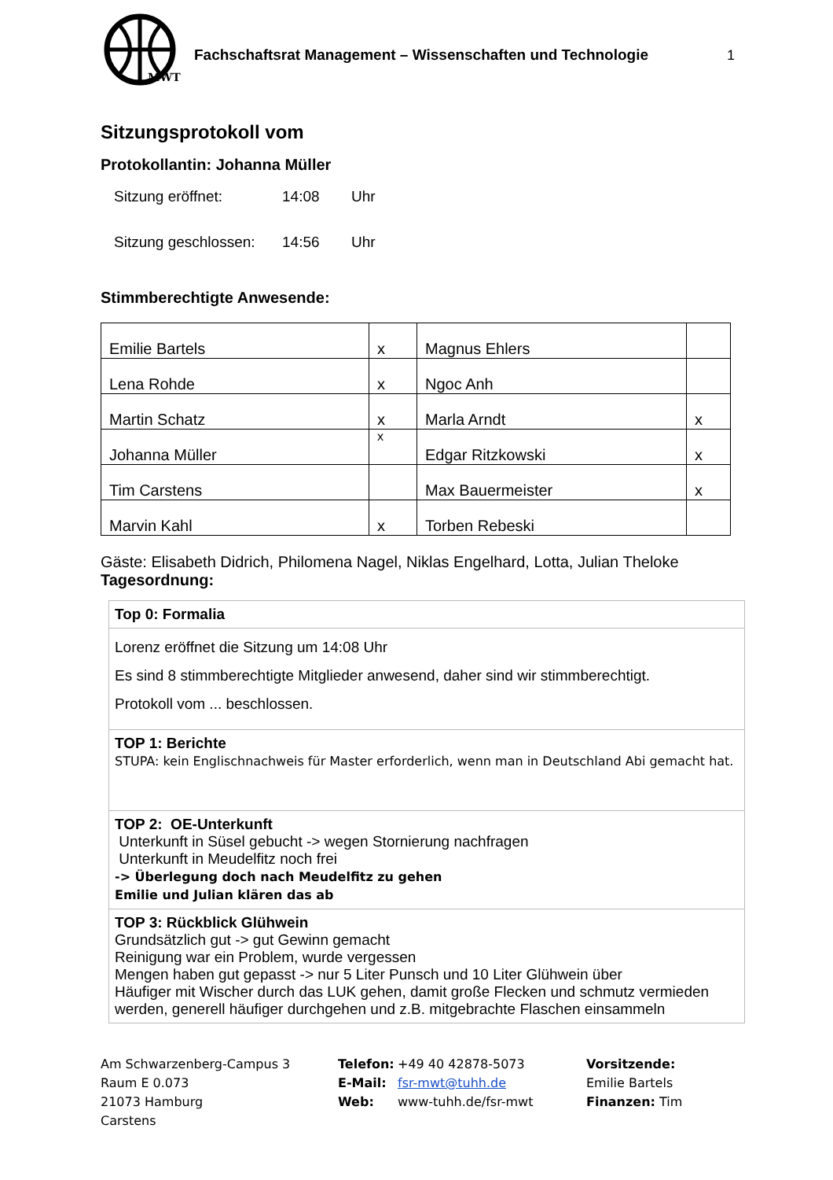MWT
Fachschaftsrat Management – Wissenschaften und Technologie
1
Sitzungsprotokoll vom
Protokollantin: Johanna Müller
Sitzung eröffnet: 14:08 Uhr
Sitzung geschlossen: 14:56 Uhr
Stimmberechtigte Anwesende:
| Emilie Bartels | x | Magnus Ehlers | |
| Lena Rohde | x | Ngoc Anh | |
| Martin Schatz | x | Marla Arndt | x |
| Johanna Müller | x | Edgar Ritzkowski | x |
| Tim Carstens | | Max Bauermeister | x |
| Marvin Kahl | x | Torben Rebeski | |
Gäste: Elisabeth Didrich, Philomena Nagel, Niklas Engelhard, Lotta, Julian Theloke
Tagesordnung:
| Top 0: Formalia |
| Lorenz eröffnet die Sitzung um 14:08 Uhr Es sind 8 stimmberechtigte Mitglieder anwesend, daher sind wir stimmberechtigt. Protokoll vom ... beschlossen. |
| TOP 1: Berichte STUPA: kein Englischnachweis für Master erforderlich, wenn man in Deutschland Abi gemacht hat. |
| TOP 2: OE-Unterkunft Unterkunft in Süsel gebucht -> wegen Stornierung nachfragen Unterkunft in Meudelfitz noch frei -> Überlegung doch nach Meudelfitz zu gehen Emilie und Julian klären das ab |
| TOP 3: Rückblick Glühwein Grundsätzlich gut -> gut Gewinn gemacht Reinigung war ein Problem, wurde vergessen Mengen haben gut gepasst -> nur 5 Liter Punsch und 10 Liter Glühwein über Häufiger mit Wischer durch das LUK gehen, damit große Flecken und schmutz vermieden werden, generell häufiger durchgehen und z.B. mitgebrachte Flaschen einsammeln |
Am Schwarzenberg-Campus 3
Raum E 0.073
21073 Hamburg
Carstens
Telefon:
E-Mail:
Web:
+49 40 42878-5073
fsr-mwt@tuhh.de
www-tuhh.de/fsr-mwt
Vorsitzende:
Emilie Bartels
Finanzen: Tim